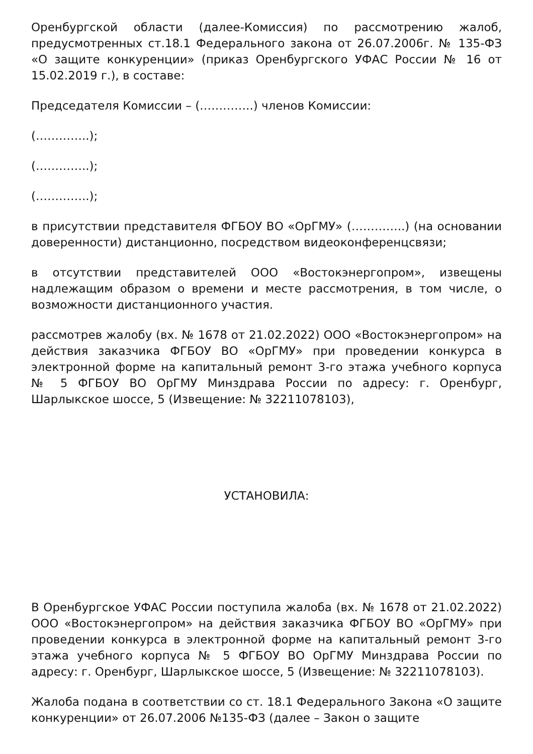Оренбургской области (далее-Комиссия) по рассмотрению жалоб, предусмотренных ст.18.1 Федерального закона от 26.07.2006г. № 135-ФЗ «О защите конкуренции» (приказ Оренбургского УФАС России № 16 от 15.02.2019 г.), в составе:
Председателя Комиссии – (…………..) членов Комиссии:
(…………..);
(…………..);
(…………..);
в присутствии представителя ФГБОУ ВО «ОрГМУ» (…………..) (на основании доверенности) дистанционно, посредством видеоконференцсвязи;
в отсутствии представителей ООО «Востокэнергопром», извещены надлежащим образом о времени и месте рассмотрения, в том числе, о возможности дистанционного участия.
рассмотрев жалобу (вх. № 1678 от 21.02.2022) ООО «Востокэнергопром» на действия заказчика ФГБОУ ВО «ОрГМУ» при проведении конкурса в электронной форме на капитальный ремонт 3-го этажа учебного корпуса № 5 ФГБОУ ВО ОрГМУ Минздрава России по адресу: г. Оренбург, Шарлыкское шоссе, 5 (Извещение: № 32211078103),
УСТАНОВИЛА:
В Оренбургское УФАС России поступила жалоба (вх. № 1678 от 21.02.2022) ООО «Востокэнергопром» на действия заказчика ФГБОУ ВО «ОрГМУ» при проведении конкурса в электронной форме на капитальный ремонт 3-го этажа учебного корпуса № 5 ФГБОУ ВО ОрГМУ Минздрава России по адресу: г. Оренбург, Шарлыкское шоссе, 5 (Извещение: № 32211078103).
Жалоба подана в соответствии со ст. 18.1 Федерального Закона «О защите конкуренции» от 26.07.2006 №135-ФЗ (далее – Закон о защите